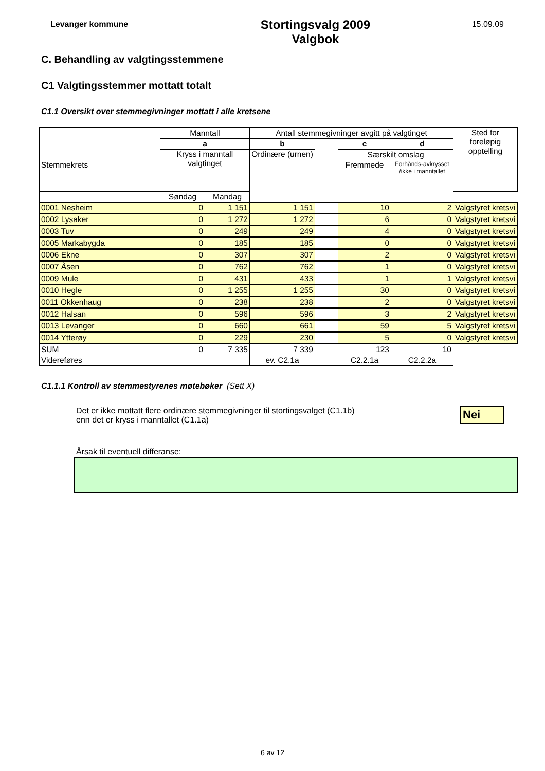Levanger kommune
Stortingsvalg 2009
Valgbok
15.09.09
C. Behandling av valgtingsstemmene
C1 Valgtingsstemmer mottatt totalt
C1.1 Oversikt over stemmegivninger mottatt i alle kretsene
| | Manntall | | Antall stemmegivninger avgitt på valgtinget | | | | Sted for foreløpig opptelling |
| --- | --- | --- | --- | --- | --- | --- | --- |
| | a | | b | | c | d | |
| | Kryss i manntall valgtinget | | Ordinære (urnen) | | Særskilt omslag | | |
| Stemmekrets | | | | | Fremmede | Forhånds-avkrysset /ikke i manntallet | |
| | Søndag | Mandag | | | | | |
| 0001 Nesheim | 0 | 1 151 | 1 151 | | 10 | 2 | Valgstyret kretsvi |
| 0002 Lysaker | 0 | 1 272 | 1 272 | | 6 | 0 | Valgstyret kretsvi |
| 0003 Tuv | 0 | 249 | 249 | | 4 | 0 | Valgstyret kretsvi |
| 0005 Markabygda | 0 | 185 | 185 | | 0 | 0 | Valgstyret kretsvi |
| 0006 Ekne | 0 | 307 | 307 | | 2 | 0 | Valgstyret kretsvi |
| 0007 Åsen | 0 | 762 | 762 | | 1 | 0 | Valgstyret kretsvi |
| 0009 Mule | 0 | 431 | 433 | | 1 | 1 | Valgstyret kretsvi |
| 0010 Hegle | 0 | 1 255 | 1 255 | | 30 | 0 | Valgstyret kretsvi |
| 0011 Okkenhaug | 0 | 238 | 238 | | 2 | 0 | Valgstyret kretsvi |
| 0012 Halsan | 0 | 596 | 596 | | 3 | 2 | Valgstyret kretsvi |
| 0013 Levanger | 0 | 660 | 661 | | 59 | 5 | Valgstyret kretsvi |
| 0014 Ytterøy | 0 | 229 | 230 | | 5 | 0 | Valgstyret kretsvi |
| SUM | 0 | 7 335 | 7 339 | | 123 | 10 | |
| Videreføres | | | ev. C2.1a | | C2.2.1a | C2.2.2a | |
C1.1.1 Kontroll av stemmestyrenes møtebøker (Sett X)
Det er ikke mottatt flere ordinære stemmegivninger til stortingsvalget (C1.1b)
enn det er kryss i manntallet (C1.1a)
Nei
Årsak til eventuell differanse:
6 av 12